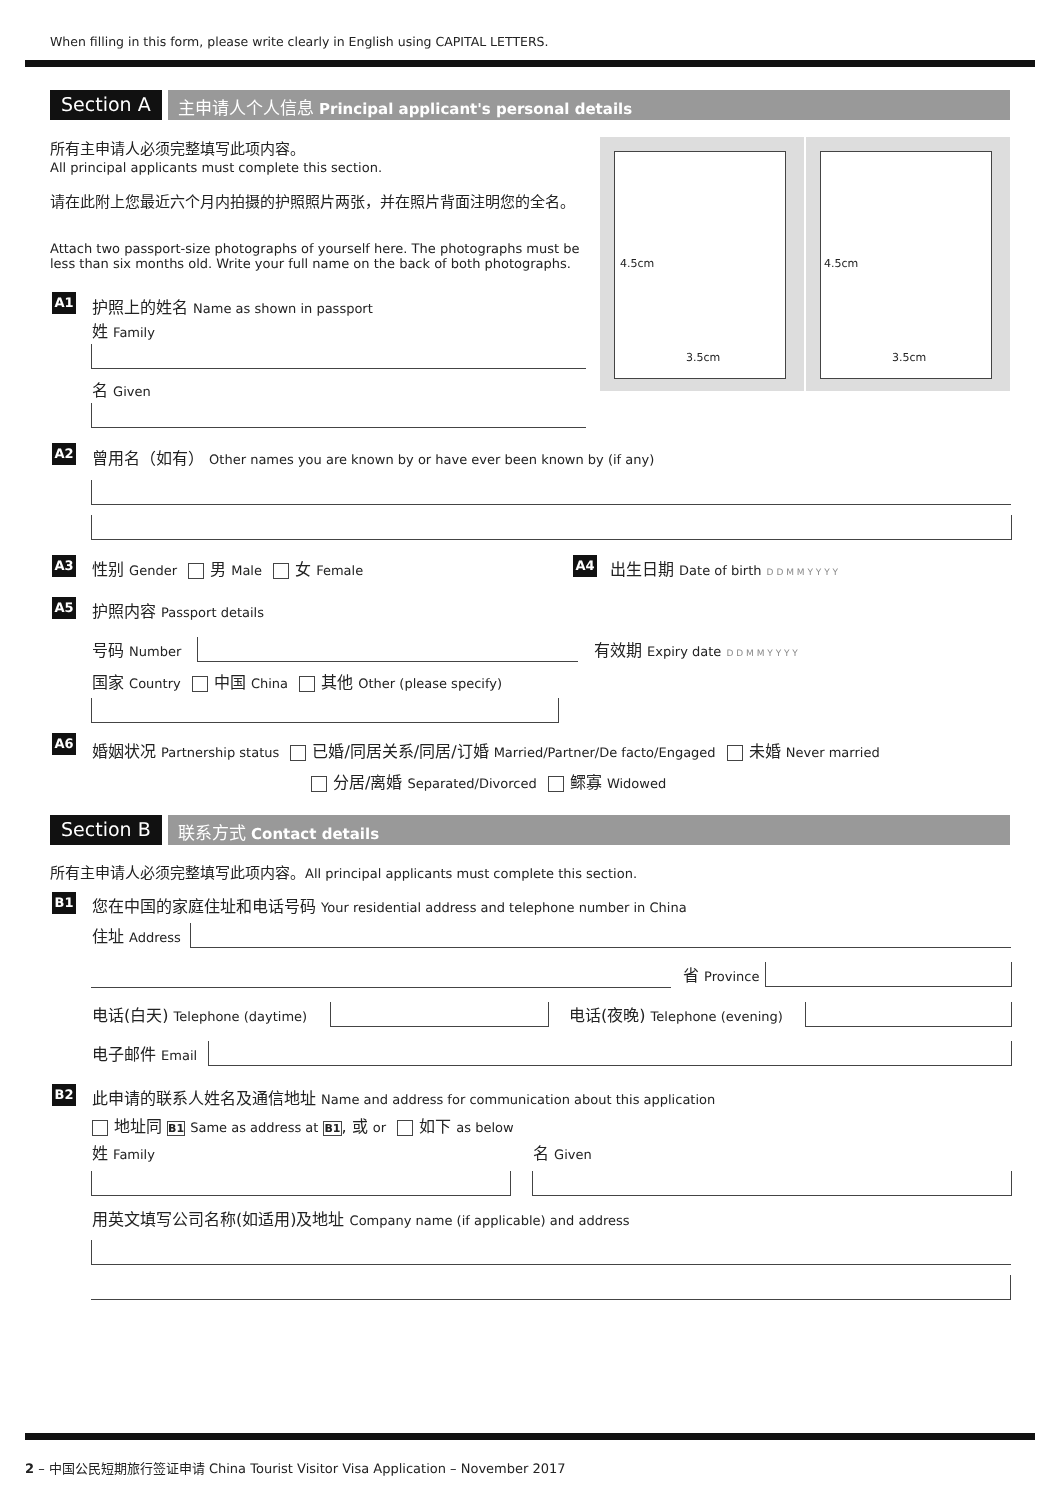When filling in this form, please write clearly in English using CAPITAL LETTERS.
Section A 主申请人个人信息 Principal applicant's personal details
所有主申请人必须完整填写此项内容。
All principal applicants must complete this section.
请在此附上您最近六个月内拍摄的护照照片两张，并在照片背面注明您的全名。
Attach two passport-size photographs of yourself here. The photographs must be
less than six months old. Write your full name on the back of both photographs.
4.5cm
3.5cm
4.5cm
3.5cm
A1 护照上的姓名 Name as shown in passport
姓 Family
名 Given
A2 曾用名（如有） Other names you are known by or have ever been known by (if any)
A3 性别 Gender 男 Male 女 Female A4 出生日期 Date of birth D D M M Y Y Y Y
A5 护照内容 Passport details
号码 Number 有效期 Expiry date D D M M Y Y Y Y
国家 Country 中国 China 其他 Other (please specify)
A6 婚姻状况 Partnership status 已婚/同居关系/同居/订婚 Married/Partner/De facto/Engaged 未婚 Never married
分居/离婚 Separated/Divorced 鳏寡 Widowed
Section B 联系方式 Contact details
所有主申请人必须完整填写此项内容。All principal applicants must complete this section.
B1 您在中国的家庭住址和电话号码 Your residential address and telephone number in China
住址 Address
省 Province
电话(白天) Telephone (daytime) 电话(夜晚) Telephone (evening)
电子邮件 Email
B2 此申请的联系人姓名及通信地址 Name and address for communication about this application
地址同 B1 Same as address at B1, 或 or 如下 as below
姓 Family 名 Given
用英文填写公司名称(如适用)及地址 Company name (if applicable) and address
2 – 中国公民短期旅行签证申请 China Tourist Visitor Visa Application – November 2017